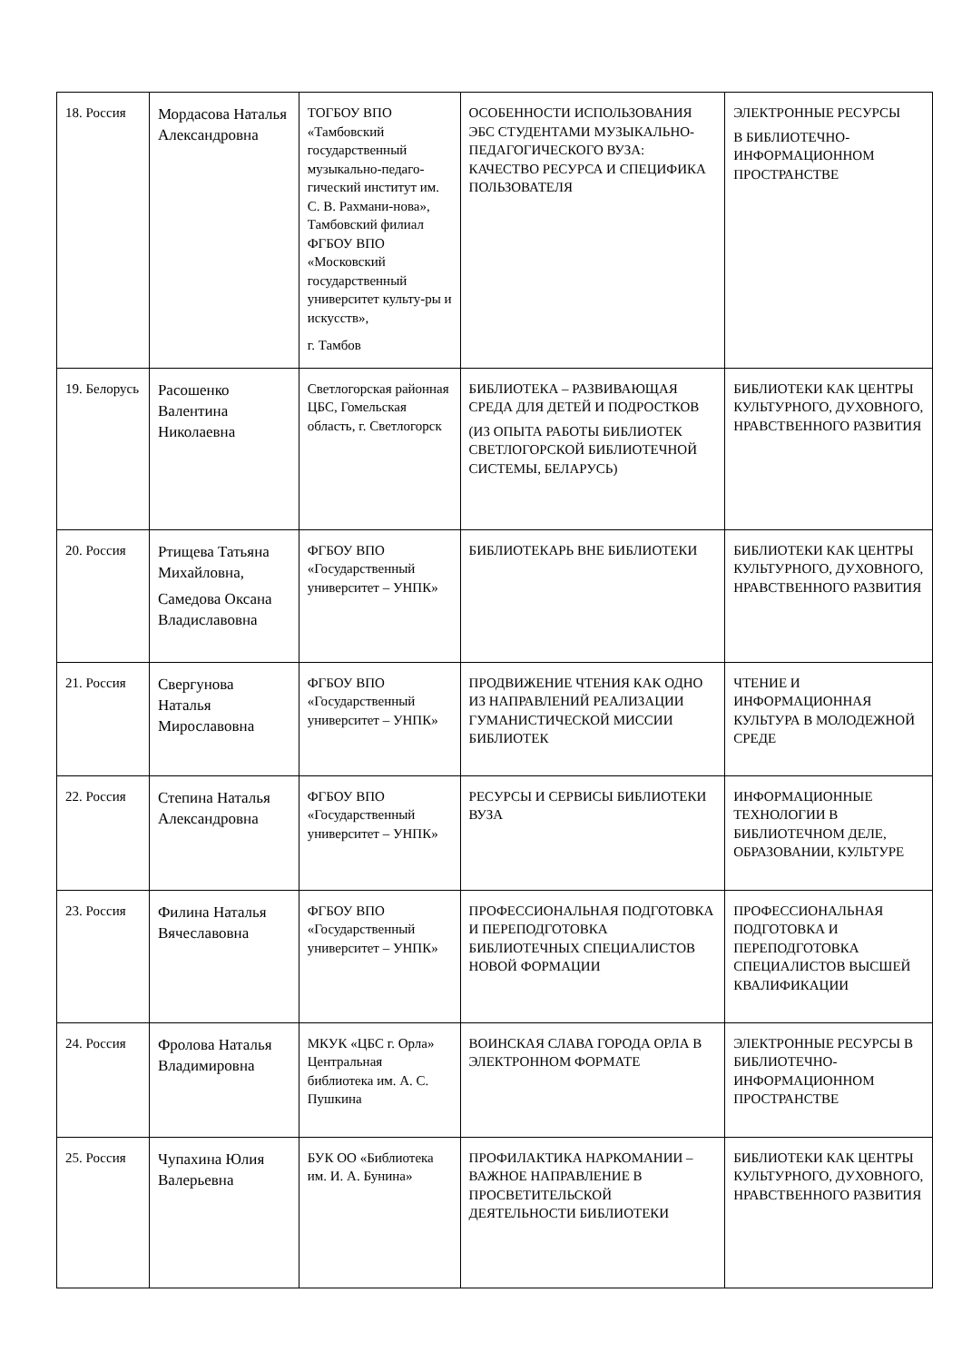| 18. Россия | Мордасова Наталья Александровна | ТОГБОУ ВПО «Тамбовский государственный музыкально-педаго-гический институт им. С. В. Рахмани-нова», Тамбовский филиал ФГБОУ ВПО «Московский государственный университет культу-ры и искусств», г. Тамбов | ОСОБЕННОСТИ ИСПОЛЬЗОВАНИЯ ЭБС СТУДЕНТАМИ МУЗЫКАЛЬНО-ПЕДАГОГИЧЕСКОГО ВУЗА: КАЧЕСТВО РЕСУРСА И СПЕЦИФИКА ПОЛЬЗОВАТЕЛЯ | ЭЛЕКТРОННЫЕ РЕСУРСЫ В БИБЛИОТЕЧНО-ИНФОРМАЦИОННОМ ПРОСТРАНСТВЕ |
| 19. Белорусь | Расошенко Валентина Николаевна | Светлогорская районная ЦБС, Гомельская область, г. Светлогорск | БИБЛИОТЕКА – РАЗВИВАЮЩАЯ СРЕДА ДЛЯ ДЕТЕЙ И ПОДРОСТКОВ (ИЗ ОПЫТА РАБОТЫ БИБЛИОТЕК СВЕТЛОГОРСКОЙ БИБЛИОТЕЧНОЙ СИСТЕМЫ, БЕЛАРУСЬ) | БИБЛИОТЕКИ КАК ЦЕНТРЫ КУЛЬТУРНОГО, ДУХОВНОГО, НРАВСТВЕННОГО РАЗВИТИЯ |
| 20. Россия | Ртищева Татьяна Михайловна, Самедова Оксана Владиславовна | ФГБОУ ВПО «Государственный университет – УНПК» | БИБЛИОТЕКАРЬ ВНЕ БИБЛИОТЕКИ | БИБЛИОТЕКИ КАК ЦЕНТРЫ КУЛЬТУРНОГО, ДУХОВНОГО, НРАВСТВЕННОГО РАЗВИТИЯ |
| 21. Россия | Свергунова Наталья Мирославовна | ФГБОУ ВПО «Государственный университет – УНПК» | ПРОДВИЖЕНИЕ ЧТЕНИЯ КАК ОДНО ИЗ НАПРАВЛЕНИЙ РЕАЛИЗАЦИИ ГУМАНИСТИЧЕСКОЙ МИССИИ БИБЛИОТЕК | ЧТЕНИЕ И ИНФОРМАЦИОННАЯ КУЛЬТУРА В МОЛОДЕЖНОЙ СРЕДЕ |
| 22. Россия | Степина Наталья Александровна | ФГБОУ ВПО «Государственный университет – УНПК» | РЕСУРСЫ И СЕРВИСЫ БИБЛИОТЕКИ ВУЗА | ИНФОРМАЦИОННЫЕ ТЕХНОЛОГИИ В БИБЛИОТЕЧНОМ ДЕЛЕ, ОБРАЗОВАНИИ, КУЛЬТУРЕ |
| 23. Россия | Филина Наталья Вячеславовна | ФГБОУ ВПО «Государственный университет – УНПК» | ПРОФЕССИОНАЛЬНАЯ ПОДГОТОВКА И ПЕРЕПОДГОТОВКА БИБЛИОТЕЧНЫХ СПЕЦИАЛИСТОВ НОВОЙ ФОРМАЦИИ | ПРОФЕССИОНАЛЬНАЯ ПОДГОТОВКА И ПЕРЕПОДГОТОВКА СПЕЦИАЛИСТОВ ВЫСШЕЙ КВАЛИФИКАЦИИ |
| 24. Россия | Фролова Наталья Владимировна | МКУК «ЦБС г. Орла» Центральная библиотека им. А. С. Пушкина | ВОИНСКАЯ СЛАВА ГОРОДА ОРЛА В ЭЛЕКТРОННОМ ФОРМАТЕ | ЭЛЕКТРОННЫЕ РЕСУРСЫ В БИБЛИОТЕЧНО-ИНФОРМАЦИОННОМ ПРОСТРАНСТВЕ |
| 25. Россия | Чупахина Юлия Валерьевна | БУК ОО «Библиотека им. И. А. Бунина» | ПРОФИЛАКТИКА НАРКОМАНИИ – ВАЖНОЕ НАПРАВЛЕНИЕ В ПРОСВЕТИТЕЛЬСКОЙ ДЕЯТЕЛЬНОСТИ БИБЛИОТЕКИ | БИБЛИОТЕКИ КАК ЦЕНТРЫ КУЛЬТУРНОГО, ДУХОВНОГО, НРАВСТВЕННОГО РАЗВИТИЯ |